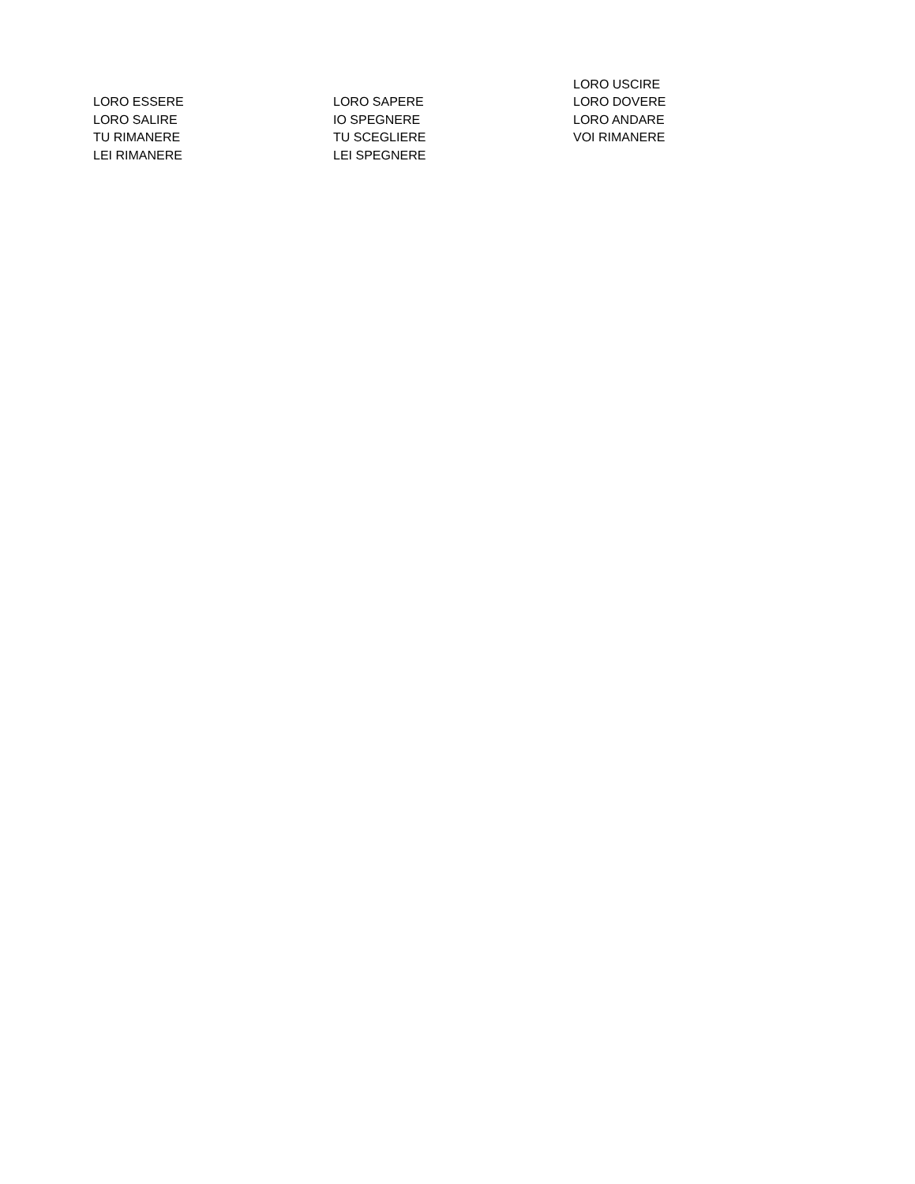| | | LORO USCIRE |
| LORO ESSERE | LORO SAPERE | LORO DOVERE |
| LORO SALIRE | IO SPEGNERE | LORO ANDARE |
| TU RIMANERE | TU SCEGLIERE | VOI RIMANERE |
| LEI RIMANERE | LEI SPEGNERE | |